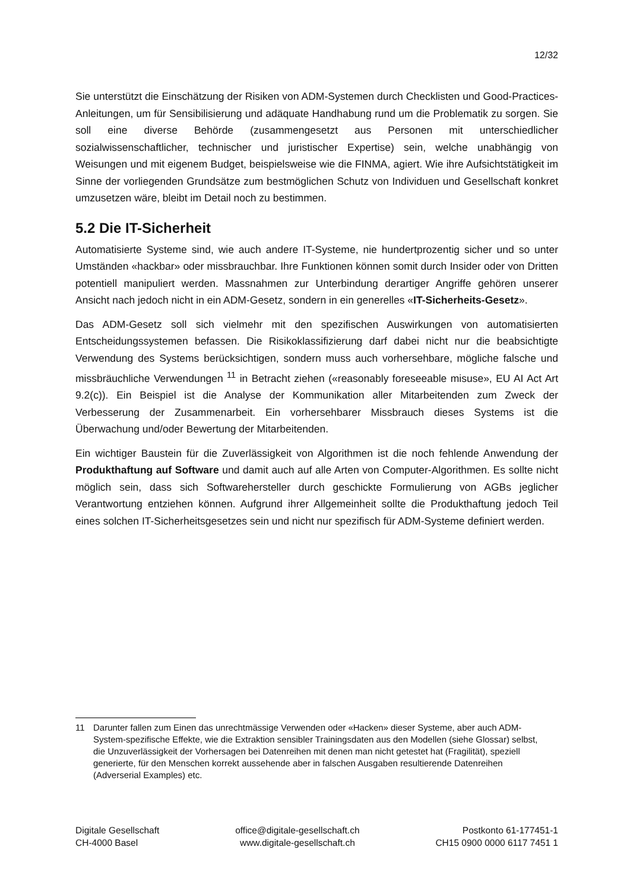12/32
Sie unterstützt die Einschätzung der Risiken von ADM-Systemen durch Checklisten und Good-Practices-Anleitungen, um für Sensibilisierung und adäquate Handhabung rund um die Problematik zu sorgen. Sie soll eine diverse Behörde (zusammengesetzt aus Personen mit unterschiedlicher sozialwissenschaftlicher, technischer und juristischer Expertise) sein, welche unabhängig von Weisungen und mit eigenem Budget, beispielsweise wie die FINMA, agiert. Wie ihre Aufsichtstätigkeit im Sinne der vorliegenden Grundsätze zum bestmöglichen Schutz von Individuen und Gesellschaft konkret umzusetzen wäre, bleibt im Detail noch zu bestimmen.
5.2 Die IT-Sicherheit
Automatisierte Systeme sind, wie auch andere IT-Systeme, nie hundertprozentig sicher und so unter Umständen «hackbar» oder missbrauchbar. Ihre Funktionen können somit durch Insider oder von Dritten potentiell manipuliert werden. Massnahmen zur Unterbindung derartiger Angriffe gehören unserer Ansicht nach jedoch nicht in ein ADM-Gesetz, sondern in ein generelles «IT-Sicherheits-Gesetz».
Das ADM-Gesetz soll sich vielmehr mit den spezifischen Auswirkungen von automatisierten Entscheidungssystemen befassen. Die Risikoklassifizierung darf dabei nicht nur die beabsichtigte Verwendung des Systems berücksichtigen, sondern muss auch vorhersehbare, mögliche falsche und missbräuchliche Verwendungen <sup>11</sup> in Betracht ziehen («reasonably foreseeable misuse», EU AI Act Art 9.2(c)). Ein Beispiel ist die Analyse der Kommunikation aller Mitarbeitenden zum Zweck der Verbesserung der Zusammenarbeit. Ein vorhersehbarer Missbrauch dieses Systems ist die Überwachung und/oder Bewertung der Mitarbeitenden.
Ein wichtiger Baustein für die Zuverlässigkeit von Algorithmen ist die noch fehlende Anwendung der Produkthaftung auf Software und damit auch auf alle Arten von Computer-Algorithmen. Es sollte nicht möglich sein, dass sich Softwarehersteller durch geschickte Formulierung von AGBs jeglicher Verantwortung entziehen können. Aufgrund ihrer Allgemeinheit sollte die Produkthaftung jedoch Teil eines solchen IT-Sicherheitsgesetzes sein und nicht nur spezifisch für ADM-Systeme definiert werden.
11 Darunter fallen zum Einen das unrechtmässige Verwenden oder «Hacken» dieser Systeme, aber auch ADM-System-spezifische Effekte, wie die Extraktion sensibler Trainingsdaten aus den Modellen (siehe Glossar) selbst, die Unzuverlässigkeit der Vorhersagen bei Datenreihen mit denen man nicht getestet hat (Fragilität), speziell generierte, für den Menschen korrekt aussehende aber in falschen Ausgaben resultierende Datenreihen (Adverserial Examples) etc.
Digitale Gesellschaft
CH-4000 Basel
office@digitale-gesellschaft.ch
www.digitale-gesellschaft.ch
Postkonto 61-177451-1
CH15 0900 0000 6117 7451 1